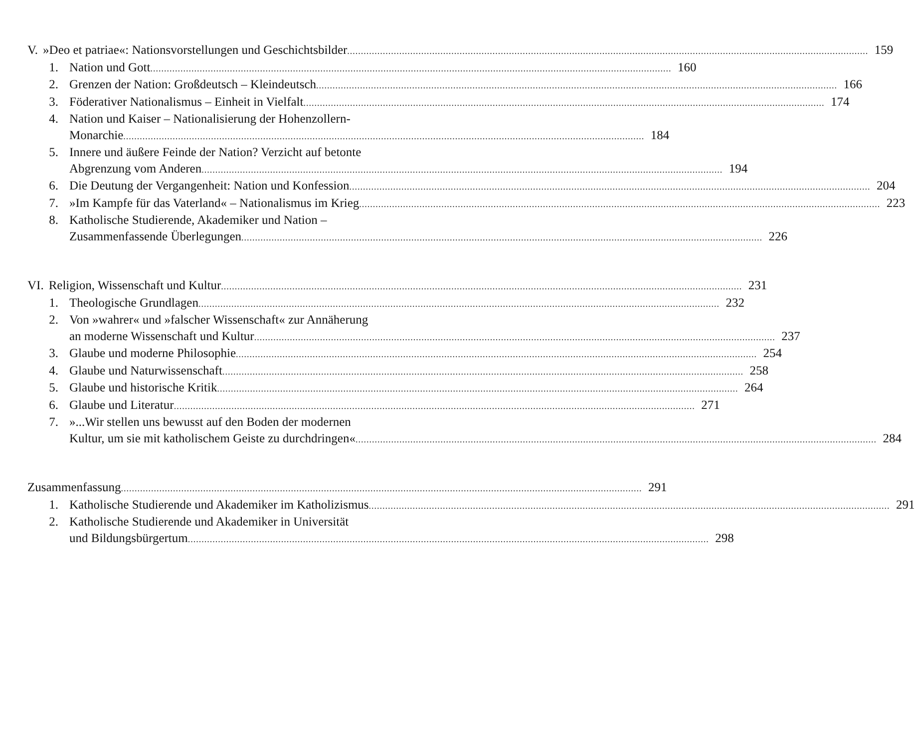V. »Deo et patriae«: Nationsvorstellungen und Geschichtsbilder 159
1. Nation und Gott 160
2. Grenzen der Nation: Großdeutsch – Kleindeutsch 166
3. Föderativer Nationalismus – Einheit in Vielfalt 174
4. Nation und Kaiser – Nationalisierung der Hohenzollern-
Monarchie 184
5. Innere und äußere Feinde der Nation? Verzicht auf betonte
Abgrenzung vom Anderen 194
6. Die Deutung der Vergangenheit: Nation und Konfession 204
7. »Im Kampfe für das Vaterland« – Nationalismus im Krieg 223
8. Katholische Studierende, Akademiker und Nation –
Zusammenfassende Überlegungen 226
VI. Religion, Wissenschaft und Kultur 231
1. Theologische Grundlagen 232
2. Von »wahrer« und »falscher Wissenschaft« zur Annäherung
an moderne Wissenschaft und Kultur 237
3. Glaube und moderne Philosophie 254
4. Glaube und Naturwissenschaft 258
5. Glaube und historische Kritik 264
6. Glaube und Literatur 271
7. »...Wir stellen uns bewusst auf den Boden der modernen
Kultur, um sie mit katholischem Geiste zu durchdringen« 284
Zusammenfassung 291
1. Katholische Studierende und Akademiker im Katholizismus 291
2. Katholische Studierende und Akademiker in Universität
und Bildungsbürgertum 298